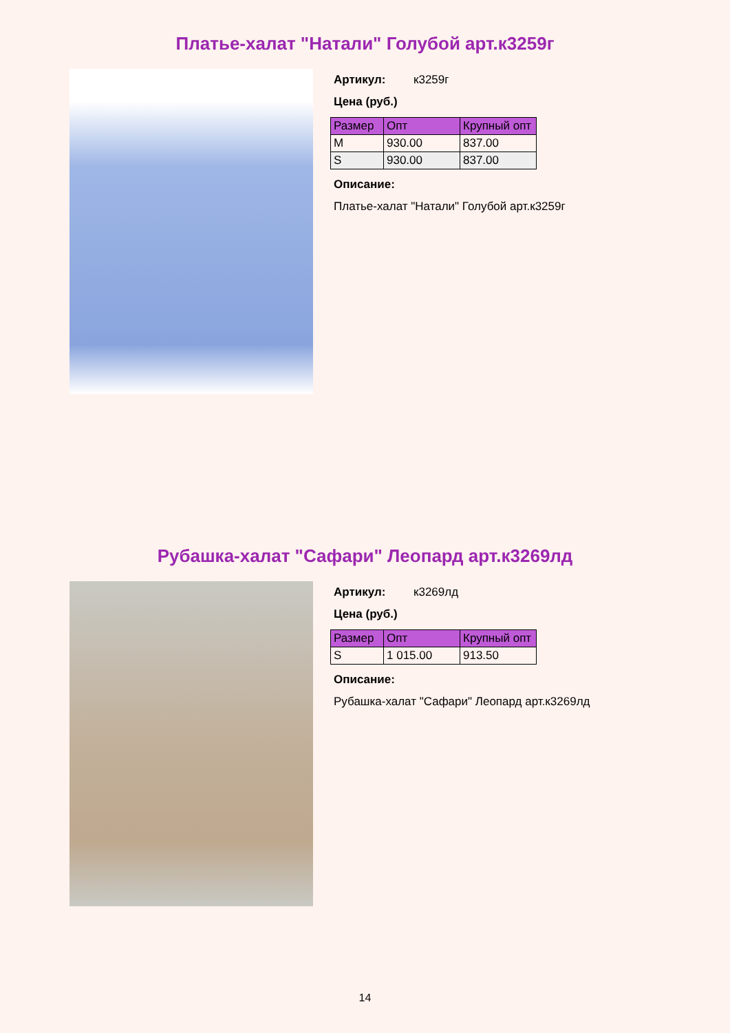Платье-халат "Натали" Голубой арт.к3259г
Артикул: к3259г
Цена (руб.)
| Размер | Опт | Крупный опт |
| --- | --- | --- |
| M | 930.00 | 837.00 |
| S | 930.00 | 837.00 |
Описание:
Платье-халат "Натали" Голубой арт.к3259г
Рубашка-халат "Сафари" Леопард арт.к3269лд
Артикул: к3269лд
Цена (руб.)
| Размер | Опт | Крупный опт |
| --- | --- | --- |
| S | 1 015.00 | 913.50 |
Описание:
Рубашка-халат "Сафари" Леопард арт.к3269лд
14